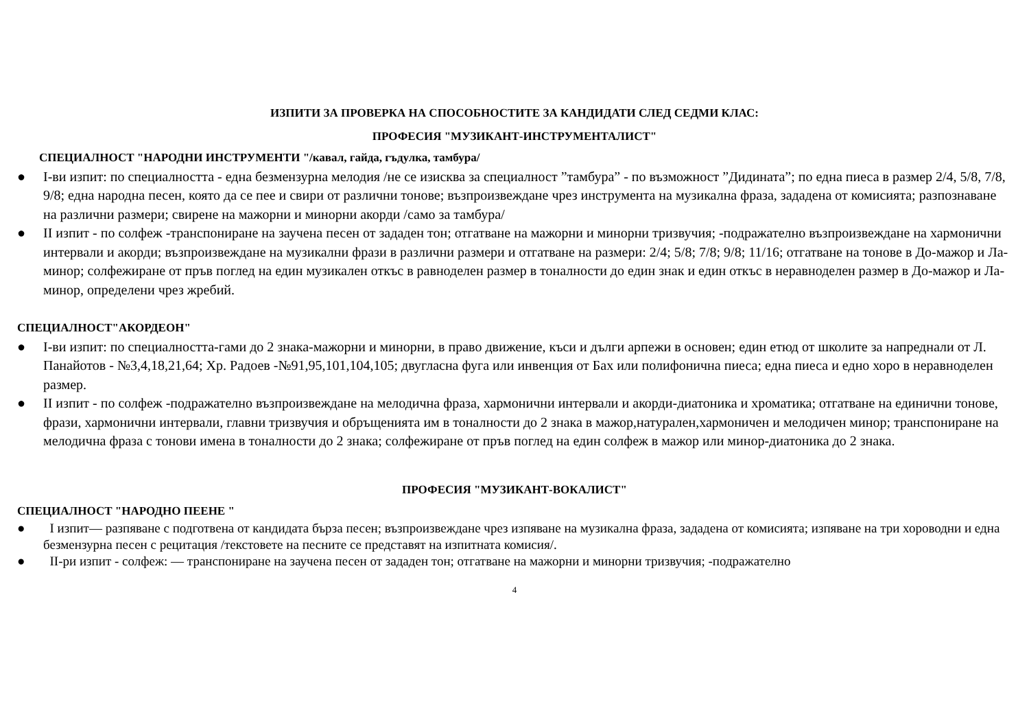ИЗПИТИ ЗА ПРОВЕРКА НА СПОСОБНОСТИТЕ ЗА КАНДИДАТИ СЛЕД СЕДМИ КЛАС:
ПРОФЕСИЯ "МУЗИКАНТ-ИНСТРУМЕНТАЛИСТ"
СПЕЦИАЛНОСТ "НАРОДНИ ИНСТРУМЕНТИ "/кавал, гайда, гъдулка, тамбура/
● I-ви изпит: по специалността - една безмензурна мелодия /не се изисква за специалност ”тамбура” - по възможност ”Дидината”; по една пиеса в размер 2/4, 5/8, 7/8, 9/8; една народна песен, която да се пее и свири от различни тонове; възпроизвеждане чрез инструмента на музикална фраза, зададена от комисията; разпознаване на различни размери; свирене на мажорни и минорни акорди /само за тамбура/
● II изпит - по солфеж -транспониране на заучена песен от зададен тон; отгатване на мажорни и минорни тризвучия; -подражателно възпроизвеждане на хармонични интервали и акорди; възпроизвеждане на музикални фрази в различни размери и отгатване на размери: 2/4; 5/8; 7/8; 9/8; 11/16; отгатване на тонове в До-мажор и Ла-минор; солфежиране от пръв поглед на един музикален откъс в равноделен размер в тоналности до един знак и един откъс в неравноделен размер в До-мажор и Ла-минор, определени чрез жребий.
СПЕЦИАЛНОСТ"АКОРДЕОН"
● I-ви изпит: по специалността-гами до 2 знака-мажорни и минорни, в право движение, къси и дълги арпежи в основен; един етюд от школите за напреднали от Л. Панайотов - №3,4,18,21,64; Хр. Радоев -№91,95,101,104,105; двугласна фуга или инвенция от Бах или полифонична пиеса; една пиеса и едно хоро в неравноделен размер.
● II изпит - по солфеж -подражателно възпроизвеждане на мелодична фраза, хармонични интервали и акорди-диатоника и хроматика; отгатване на единични тонове, фрази, хармонични интервали, главни тризвучия и обръщенията им в тоналности до 2 знака в мажор,натурален,хармоничен и мелодичен минор; транспониране на мелодична фраза с тонови имена в тоналности до 2 знака; солфежиране от пръв поглед на един солфеж в мажор или минор-диатоника до 2 знака.
ПРОФЕСИЯ "МУЗИКАНТ-ВОКАЛИСТ"
СПЕЦИАЛНОСТ "НАРОДНО ПЕЕНЕ "
● I изпит— разпяване с подготвена от кандидата бърза песен; възпроизвеждане чрез изпяване на музикална фраза, зададена от комисията; изпяване на три хороводни и една безмензурна песен с рецитация /текстовете на песните се представят на изпитната комисия/.
● II-ри изпит - солфеж: — транспониране на заучена песен от зададен тон; отгатване на мажорни и минорни тризвучия; -подражателно
4